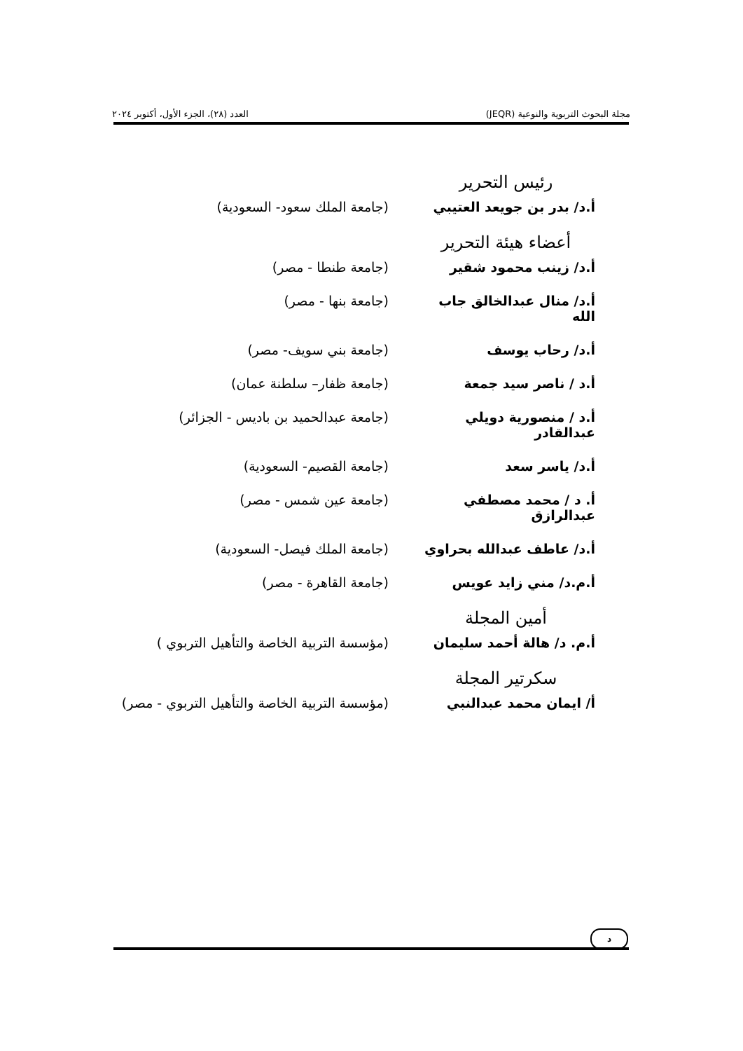مجلة البحوث التربوية والنوعية (JEQR) العدد (٢٨)، الجزء الأول، أكتوبر ٢٠٢٤
رئيس التحرير
أ.د/ بدر بن جويعد العتيبي
(جامعة الملك سعود- السعودية)
أعضاء هيئة التحرير
أ.د/ زينب محمود شقير (جامعة طنطا - مصر)
أ.د/ منال عبدالخالق جاب الله
(جامعة بنها - مصر)
أ.د/ رحاب يوسف (جامعة بني سويف- مصر)
أ.د / ناصر سيد جمعة (جامعة ظفار– سلطنة عمان)
أ.د / منصورية دويلي عبدالقادر
(جامعة عبدالحميد بن باديس - الجزائر)
أ.د/ ياسر سعد (جامعة القصيم- السعودية)
أ. د / محمد مصطفي عبدالرازق
(جامعة عين شمس - مصر)
أ.د/ عاطف عبدالله بحراوي
(جامعة الملك فيصل- السعودية)
أ.م.د/ مني زايد عويس (جامعة القاهرة - مصر)
أمين المجلة
أ.م. د/ هالة أحمد سليمان
(مؤسسة التربية الخاصة والتأهيل التربوي )
سكرتير المجلة
أ/ ايمان محمد عبدالنبي (مؤسسة التربية الخاصة والتأهيل التربوي - مصر)
د